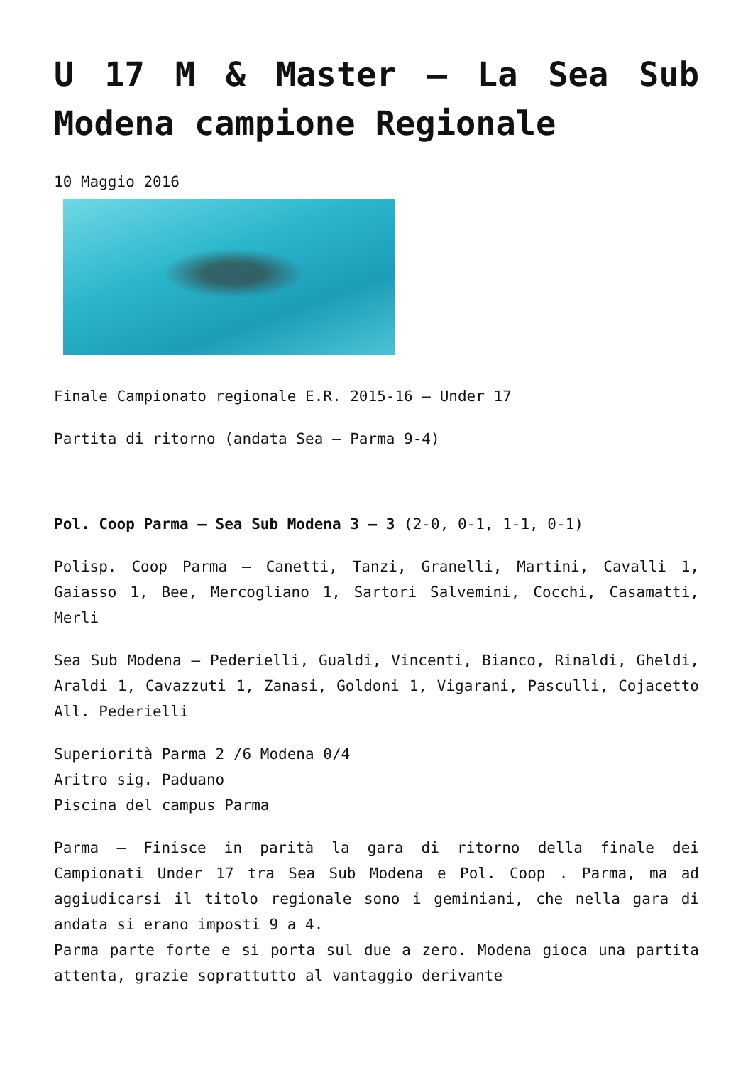U 17 M & Master – La Sea Sub Modena campione Regionale
10 Maggio 2016
Finale Campionato regionale E.R. 2015-16 – Under 17
Partita di ritorno (andata Sea – Parma 9-4)
Pol. Coop Parma – Sea Sub Modena 3 – 3 (2-0, 0-1, 1-1, 0-1)
Polisp. Coop Parma – Canetti, Tanzi, Granelli, Martini, Cavalli 1, Gaiasso 1, Bee, Mercogliano 1, Sartori Salvemini, Cocchi, Casamatti, Merli
Sea Sub Modena – Pederielli, Gualdi, Vincenti, Bianco, Rinaldi, Gheldi, Araldi 1, Cavazzuti 1, Zanasi, Goldoni 1, Vigarani, Pasculli, Cojacetto All. Pederielli
Superiorità Parma 2 /6 Modena 0/4
Aritro sig. Paduano
Piscina del campus Parma
Parma – Finisce in parità la gara di ritorno della finale dei Campionati Under 17 tra Sea Sub Modena e Pol. Coop . Parma, ma ad aggiudicarsi il titolo regionale sono i geminiani, che nella gara di andata si erano imposti 9 a 4.
Parma parte forte e si porta sul due a zero. Modena gioca una partita attenta, grazie soprattutto al vantaggio derivante